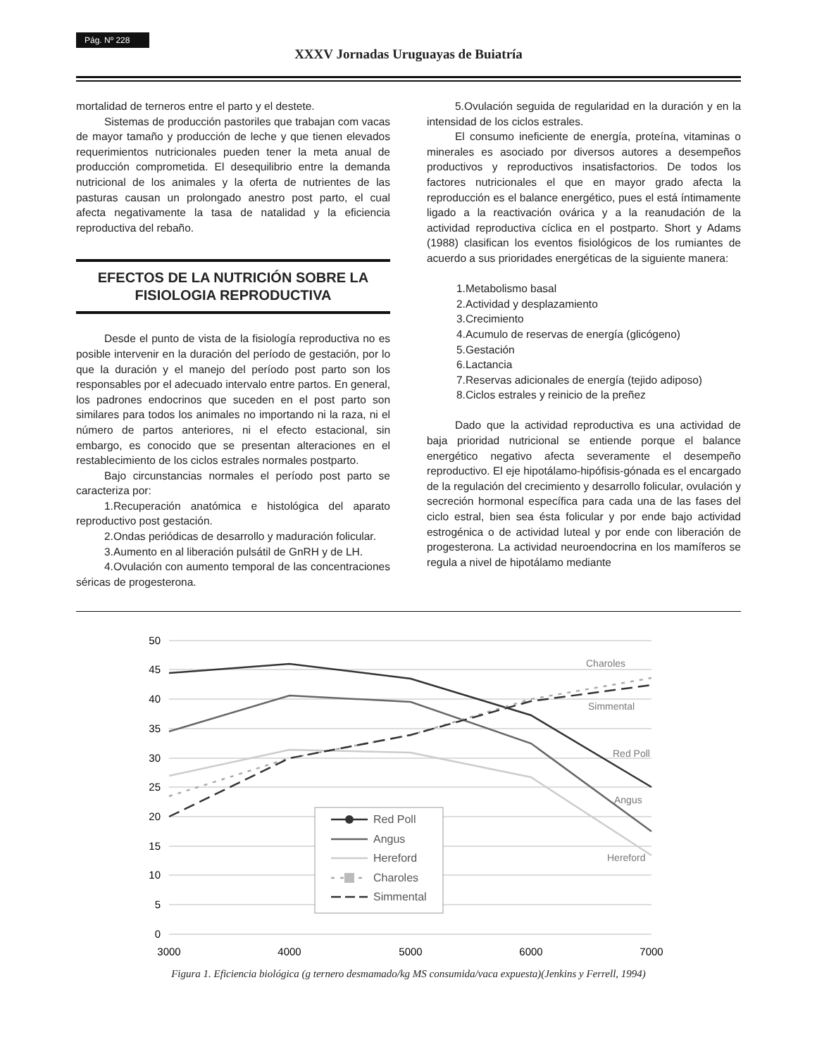Pág. Nº 228
XXXV Jornadas Uruguayas de Buiatría
mortalidad de terneros entre el parto y el destete.
Sistemas de producción pastoriles que trabajan com vacas de mayor tamaño y producción de leche y que tienen elevados requerimientos nutricionales pueden tener la meta anual de producción comprometida. El desequilibrio entre la demanda nutricional de los animales y la oferta de nutrientes de las pasturas causan un prolongado anestro post parto, el cual afecta negativamente la tasa de natalidad y la eficiencia reproductiva del rebaño.
EFECTOS DE LA NUTRICIÓN SOBRE LA FISIOLOGIA REPRODUCTIVA
Desde el punto de vista de la fisiología reproductiva no es posible intervenir en la duración del período de gestación, por lo que la duración y el manejo del período post parto son los responsables por el adecuado intervalo entre partos. En general, los padrones endocrinos que suceden en el post parto son similares para todos los animales no importando ni la raza, ni el número de partos anteriores, ni el efecto estacional, sin embargo, es conocido que se presentan alteraciones en el restablecimiento de los ciclos estrales normales postparto.
Bajo circunstancias normales el período post parto se caracteriza por:
1.Recuperación anatómica e histológica del aparato reproductivo post gestación.
2.Ondas periódicas de desarrollo y maduración folicular.
3.Aumento en al liberación pulsátil de GnRH y de LH.
4.Ovulación con aumento temporal de las concentraciones séricas de progesterona.
5.Ovulación seguida de regularidad en la duración y en la intensidad de los ciclos estrales.
El consumo ineficiente de energía, proteína, vitaminas o minerales es asociado por diversos autores a desempeños productivos y reproductivos insatisfactorios. De todos los factores nutricionales el que en mayor grado afecta la reproducción es el balance energético, pues el está íntimamente ligado a la reactivación ovárica y a la reanudación de la actividad reproductiva cíclica en el postparto. Short y Adams (1988) clasifican los eventos fisiológicos de los rumiantes de acuerdo a sus prioridades energéticas de la siguiente manera:
1.Metabolismo basal
2.Actividad y desplazamiento
3.Crecimiento
4.Acumulo de reservas de energía (glicógeno)
5.Gestación
6.Lactancia
7.Reservas adicionales de energía (tejido adiposo)
8.Ciclos estrales y reinicio de la preñez
Dado que la actividad reproductiva es una actividad de baja prioridad nutricional se entiende porque el balance energético negativo afecta severamente el desempeño reproductivo. El eje hipotálamo-hipófisis-gónada es el encargado de la regulación del crecimiento y desarrollo folicular, ovulación y secreción hormonal específica para cada una de las fases del ciclo estral, bien sea ésta folicular y por ende bajo actividad estrogénica o de actividad luteal y por ende con liberación de progesterona. La actividad neuroendocrina en los mamíferos se regula a nivel de hipotálamo mediante
50
45
40
35
30
25
20
15
10
5
0
3000
4000
5000
6000
7000
Charoles
Simmental
Red Poll
Angus
Hereford
Red Poll
Angus
Hereford
Charoles
Simmental
Figura 1. Eficiencia biológica (g ternero desmamado/kg MS consumida/vaca expuesta)(Jenkins y Ferrell, 1994)